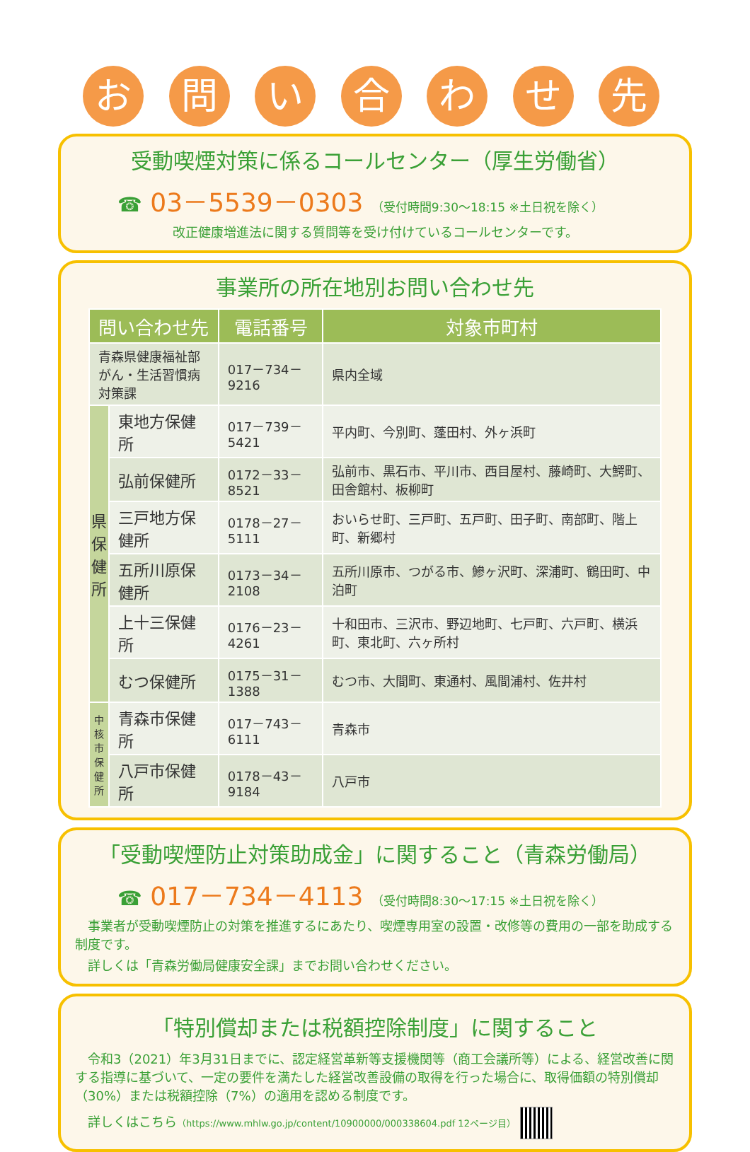お 問 い 合 わ せ 先
受動喫煙対策に係るコールセンター（厚生労働省）
☎ 03－5539－0303 （受付時間9:30～18:15 ※土日祝を除く）
改正健康増進法に関する質問等を受け付けているコールセンターです。
事業所の所在地別お問い合わせ先
| 問い合わせ先 | | 電話番号 | 対象市町村 |
| --- | --- | --- | --- |
| 青森県健康福祉部 がん・生活習慣病対策課 | | 017－734－9216 | 県内全域 |
| 県 保 健 所 | 東地方保健所 | 017－739－5421 | 平内町、今別町、蓬田村、外ヶ浜町 |
| | 弘前保健所 | 0172－33－8521 | 弘前市、黒石市、平川市、西目屋村、藤崎町、大鰐町、田舎館村、板柳町 |
| | 三戸地方保健所 | 0178－27－5111 | おいらせ町、三戸町、五戸町、田子町、南部町、階上町、新郷村 |
| | 五所川原保健所 | 0173－34－2108 | 五所川原市、つがる市、鰺ヶ沢町、深浦町、鶴田町、中泊町 |
| | 上十三保健所 | 0176－23－4261 | 十和田市、三沢市、野辺地町、七戸町、六戸町、横浜町、東北町、六ヶ所村 |
| | むつ保健所 | 0175－31－1388 | むつ市、大間町、東通村、風間浦村、佐井村 |
| 中 核 市 保 健 所 | 青森市保健所 | 017－743－6111 | 青森市 |
| | 八戸市保健所 | 0178－43－9184 | 八戸市 |
「受動喫煙防止対策助成金」に関すること（青森労働局）
☎ 017－734－4113 （受付時間8:30～17:15 ※土日祝を除く）
　事業者が受動喫煙防止の対策を推進するにあたり、喫煙専用室の設置・改修等の費用の一部を助成する制度です。
　詳しくは「青森労働局健康安全課」までお問い合わせください。
「特別償却または税額控除制度」に関すること
　令和3（2021）年3月31日までに、認定経営革新等支援機関等（商工会議所等）による、経営改善に関する指導に基づいて、一定の要件を満たした経営改善設備の取得を行った場合に、取得価額の特別償却（30%）または税額控除（7%）の適用を認める制度です。
　詳しくはこちら（https://www.mhlw.go.jp/content/10900000/000338604.pdf 12ページ目）